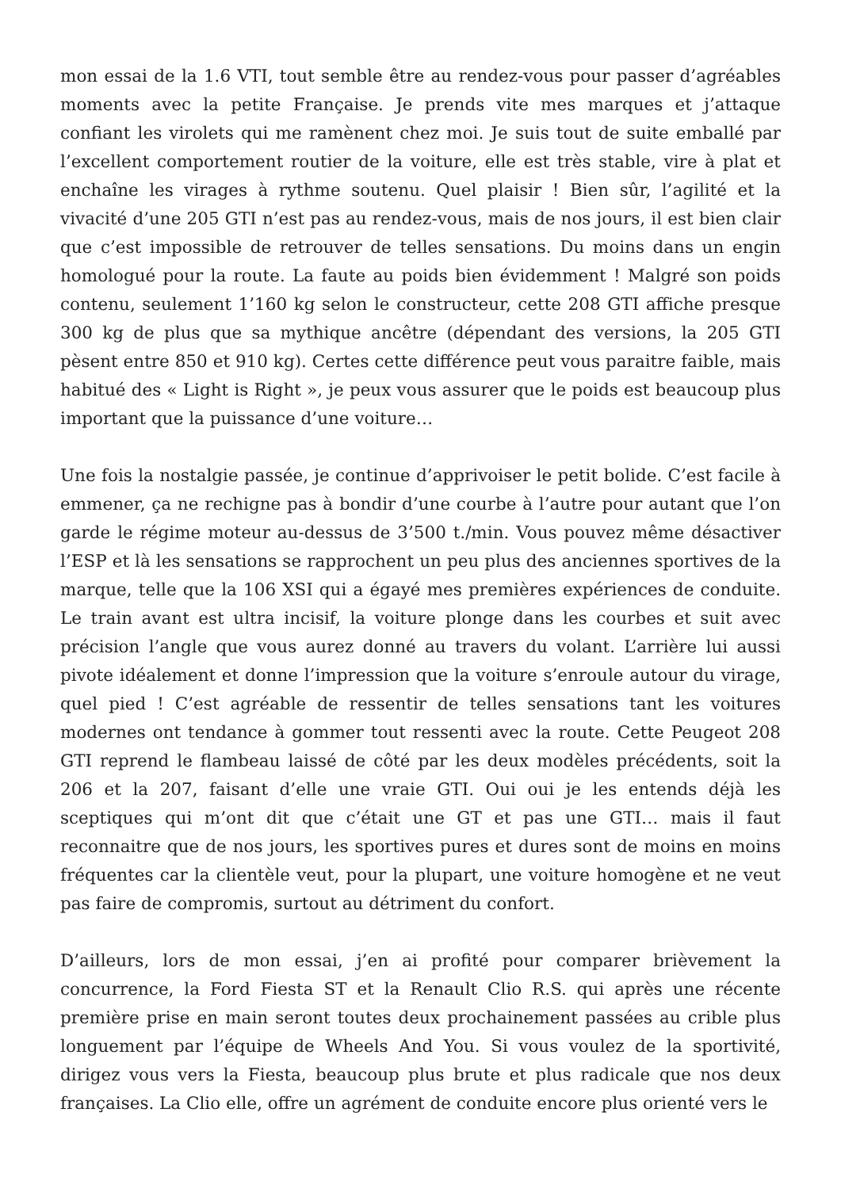mon essai de la 1.6 VTI, tout semble être au rendez-vous pour passer d’agréables moments avec la petite Française. Je prends vite mes marques et j’attaque confiant les virolets qui me ramènent chez moi. Je suis tout de suite emballé par l’excellent comportement routier de la voiture, elle est très stable, vire à plat et enchaîne les virages à rythme soutenu. Quel plaisir ! Bien sûr, l’agilité et la vivacité d’une 205 GTI n’est pas au rendez-vous, mais de nos jours, il est bien clair que c’est impossible de retrouver de telles sensations. Du moins dans un engin homologué pour la route. La faute au poids bien évidemment ! Malgré son poids contenu, seulement 1’160 kg selon le constructeur, cette 208 GTI affiche presque 300 kg de plus que sa mythique ancêtre (dépendant des versions, la 205 GTI pèsent entre 850 et 910 kg). Certes cette différence peut vous paraitre faible, mais habitué des « Light is Right », je peux vous assurer que le poids est beaucoup plus important que la puissance d’une voiture…
Une fois la nostalgie passée, je continue d’apprivoiser le petit bolide. C’est facile à emmener, ça ne rechigne pas à bondir d’une courbe à l’autre pour autant que l’on garde le régime moteur au-dessus de 3’500 t./min. Vous pouvez même désactiver l’ESP et là les sensations se rapprochent un peu plus des anciennes sportives de la marque, telle que la 106 XSI qui a égayé mes premières expériences de conduite. Le train avant est ultra incisif, la voiture plonge dans les courbes et suit avec précision l’angle que vous aurez donné au travers du volant. L’arrière lui aussi pivote idéalement et donne l’impression que la voiture s’enroule autour du virage, quel pied ! C’est agréable de ressentir de telles sensations tant les voitures modernes ont tendance à gommer tout ressenti avec la route. Cette Peugeot 208 GTI reprend le flambeau laissé de côté par les deux modèles précédents, soit la 206 et la 207, faisant d’elle une vraie GTI. Oui oui je les entends déjà les sceptiques qui m’ont dit que c’était une GT et pas une GTI… mais il faut reconnaitre que de nos jours, les sportives pures et dures sont de moins en moins fréquentes car la clientèle veut, pour la plupart, une voiture homogène et ne veut pas faire de compromis, surtout au détriment du confort.
D’ailleurs, lors de mon essai, j’en ai profité pour comparer brièvement la concurrence, la Ford Fiesta ST et la Renault Clio R.S. qui après une récente première prise en main seront toutes deux prochainement passées au crible plus longuement par l’équipe de Wheels And You. Si vous voulez de la sportivité, dirigez vous vers la Fiesta, beaucoup plus brute et plus radicale que nos deux françaises. La Clio elle, offre un agrément de conduite encore plus orienté vers le